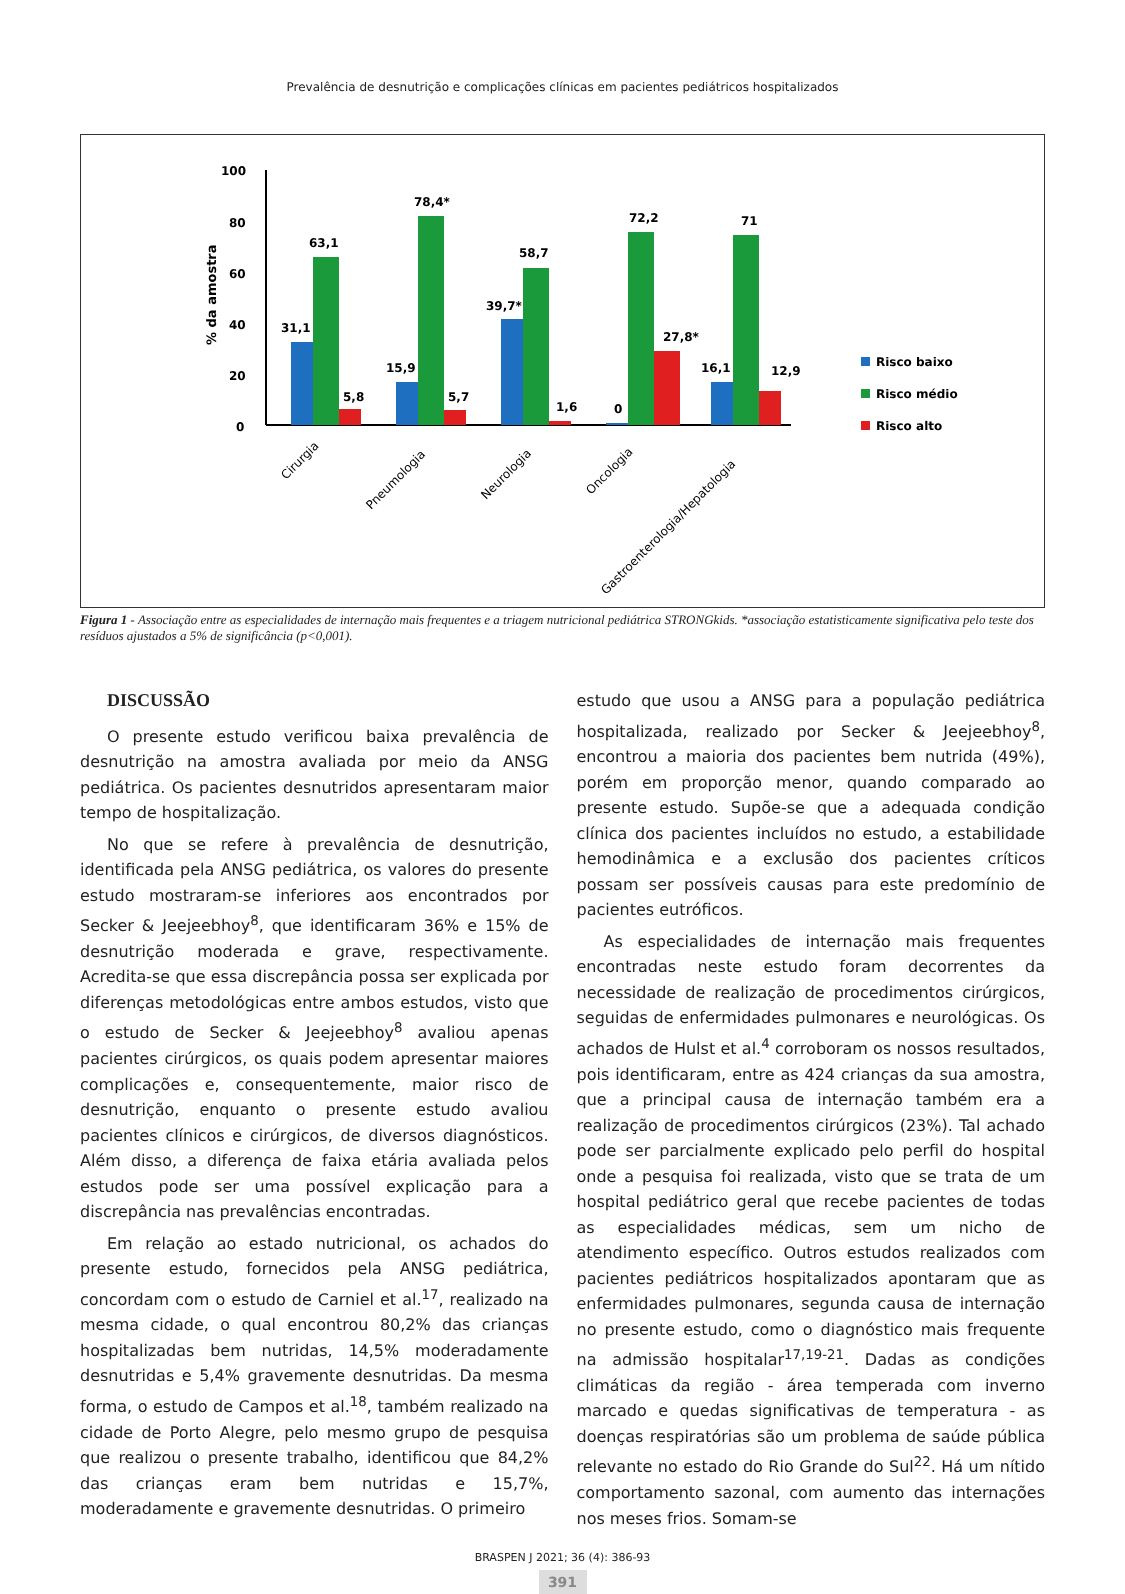Prevalência de desnutrição e complicações clínicas em pacientes pediátricos hospitalizados
100
80
60
40
20
0
% da amostra
31,1
63,1
5,8
15,9
78,4*
5,7
39,7*
58,7
1,6
0
72,2
27,8*
16,1
71
12,9
Risco baixo
Risco médio
Risco alto
Cirurgia
Pneumologia
Neurologia
Oncologia
Gastroenterologia/Hepatologia
Figura 1 - Associação entre as especialidades de internação mais frequentes e a triagem nutricional pediátrica STRONGkids. *associação estatisticamente significativa pelo teste dos resíduos ajustados a 5% de significância (p<0,001).
DISCUSSÃO
O presente estudo verificou baixa prevalência de desnutrição na amostra avaliada por meio da ANSG pediátrica. Os pacientes desnutridos apresentaram maior tempo de hospitalização.
No que se refere à prevalência de desnutrição, identificada pela ANSG pediátrica, os valores do presente estudo mostraram-se inferiores aos encontrados por Secker & Jeejeebhoy<sup>8</sup>, que identificaram 36% e 15% de desnutrição moderada e grave, respectivamente. Acredita-se que essa discrepância possa ser explicada por diferenças metodológicas entre ambos estudos, visto que o estudo de Secker & Jeejeebhoy<sup>8</sup> avaliou apenas pacientes cirúrgicos, os quais podem apresentar maiores complicações e, consequentemente, maior risco de desnutrição, enquanto o presente estudo avaliou pacientes clínicos e cirúrgicos, de diversos diagnósticos. Além disso, a diferença de faixa etária avaliada pelos estudos pode ser uma possível explicação para a discrepância nas prevalências encontradas.
Em relação ao estado nutricional, os achados do presente estudo, fornecidos pela ANSG pediátrica, concordam com o estudo de Carniel et al.<sup>17</sup>, realizado na mesma cidade, o qual encontrou 80,2% das crianças hospitalizadas bem nutridas, 14,5% moderadamente desnutridas e 5,4% gravemente desnutridas. Da mesma forma, o estudo de Campos et al.<sup>18</sup>, também realizado na cidade de Porto Alegre, pelo mesmo grupo de pesquisa que realizou o presente trabalho, identificou que 84,2% das crianças eram bem nutridas e 15,7%, moderadamente e gravemente desnutridas. O primeiro
estudo que usou a ANSG para a população pediátrica hospitalizada, realizado por Secker & Jeejeebhoy<sup>8</sup>, encontrou a maioria dos pacientes bem nutrida (49%), porém em proporção menor, quando comparado ao presente estudo. Supõe-se que a adequada condição clínica dos pacientes incluídos no estudo, a estabilidade hemodinâmica e a exclusão dos pacientes críticos possam ser possíveis causas para este predomínio de pacientes eutróficos.
As especialidades de internação mais frequentes encontradas neste estudo foram decorrentes da necessidade de realização de procedimentos cirúrgicos, seguidas de enfermidades pulmonares e neurológicas. Os achados de Hulst et al.<sup>4</sup> corroboram os nossos resultados, pois identificaram, entre as 424 crianças da sua amostra, que a principal causa de internação também era a realização de procedimentos cirúrgicos (23%). Tal achado pode ser parcialmente explicado pelo perfil do hospital onde a pesquisa foi realizada, visto que se trata de um hospital pediátrico geral que recebe pacientes de todas as especialidades médicas, sem um nicho de atendimento específico. Outros estudos realizados com pacientes pediátricos hospitalizados apontaram que as enfermidades pulmonares, segunda causa de internação no presente estudo, como o diagnóstico mais frequente na admissão hospitalar<sup>17,19-21</sup>. Dadas as condições climáticas da região - área temperada com inverno marcado e quedas significativas de temperatura - as doenças respiratórias são um problema de saúde pública relevante no estado do Rio Grande do Sul<sup>22</sup>. Há um nítido comportamento sazonal, com aumento das internações nos meses frios. Somam-se
BRASPEN J 2021; 36 (4): 386-93
391